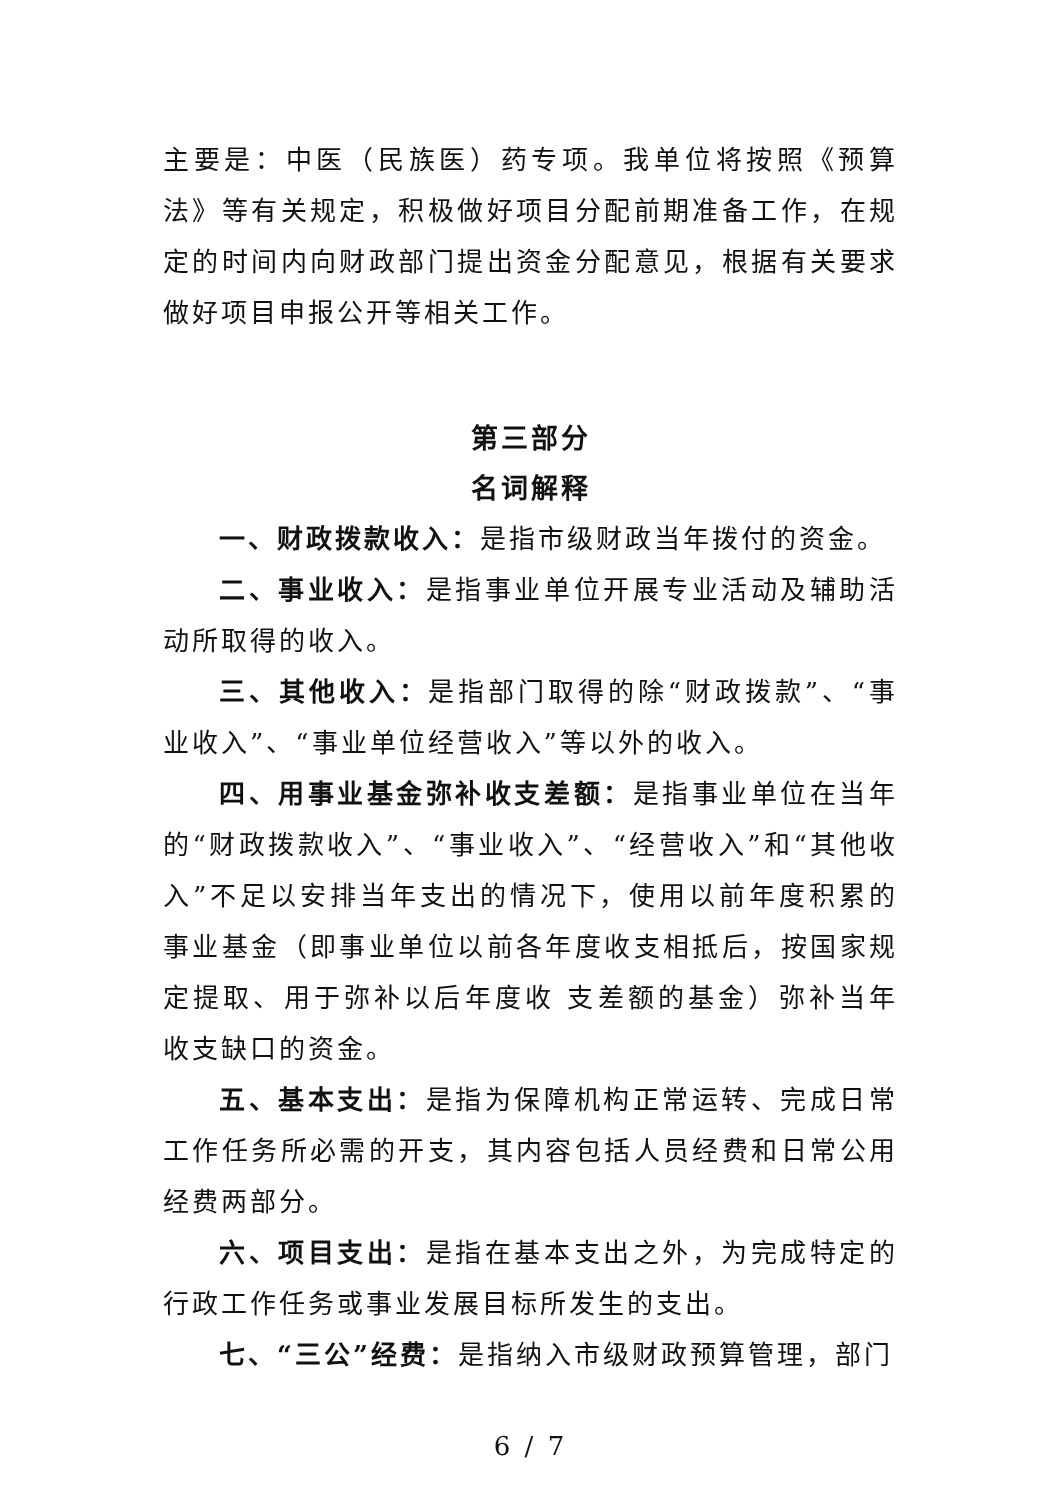主要是：中医（民族医）药专项。我单位将按照《预算法》等有关规定，积极做好项目分配前期准备工作，在规定的时间内向财政部门提出资金分配意见，根据有关要求做好项目申报公开等相关工作。
第三部分
名词解释
一、财政拨款收入：是指市级财政当年拨付的资金。
二、事业收入：是指事业单位开展专业活动及辅助活动所取得的收入。
三、其他收入：是指部门取得的除“财政拨款”、“事业收入”、“事业单位经营收入”等以外的收入。
四、用事业基金弥补收支差额：是指事业单位在当年的“财政拨款收入”、“事业收入”、“经营收入”和“其他收入”不足以安排当年支出的情况下，使用以前年度积累的事业基金（即事业单位以前各年度收支相抵后，按国家规定提取、用于弥补以后年度收 支差额的基金）弥补当年收支缺口的资金。
五、基本支出：是指为保障机构正常运转、完成日常工作任务所必需的开支，其内容包括人员经费和日常公用经费两部分。
六、项目支出：是指在基本支出之外，为完成特定的行政工作任务或事业发展目标所发生的支出。
七、“三公”经费：是指纳入市级财政预算管理，部门
6 / 7